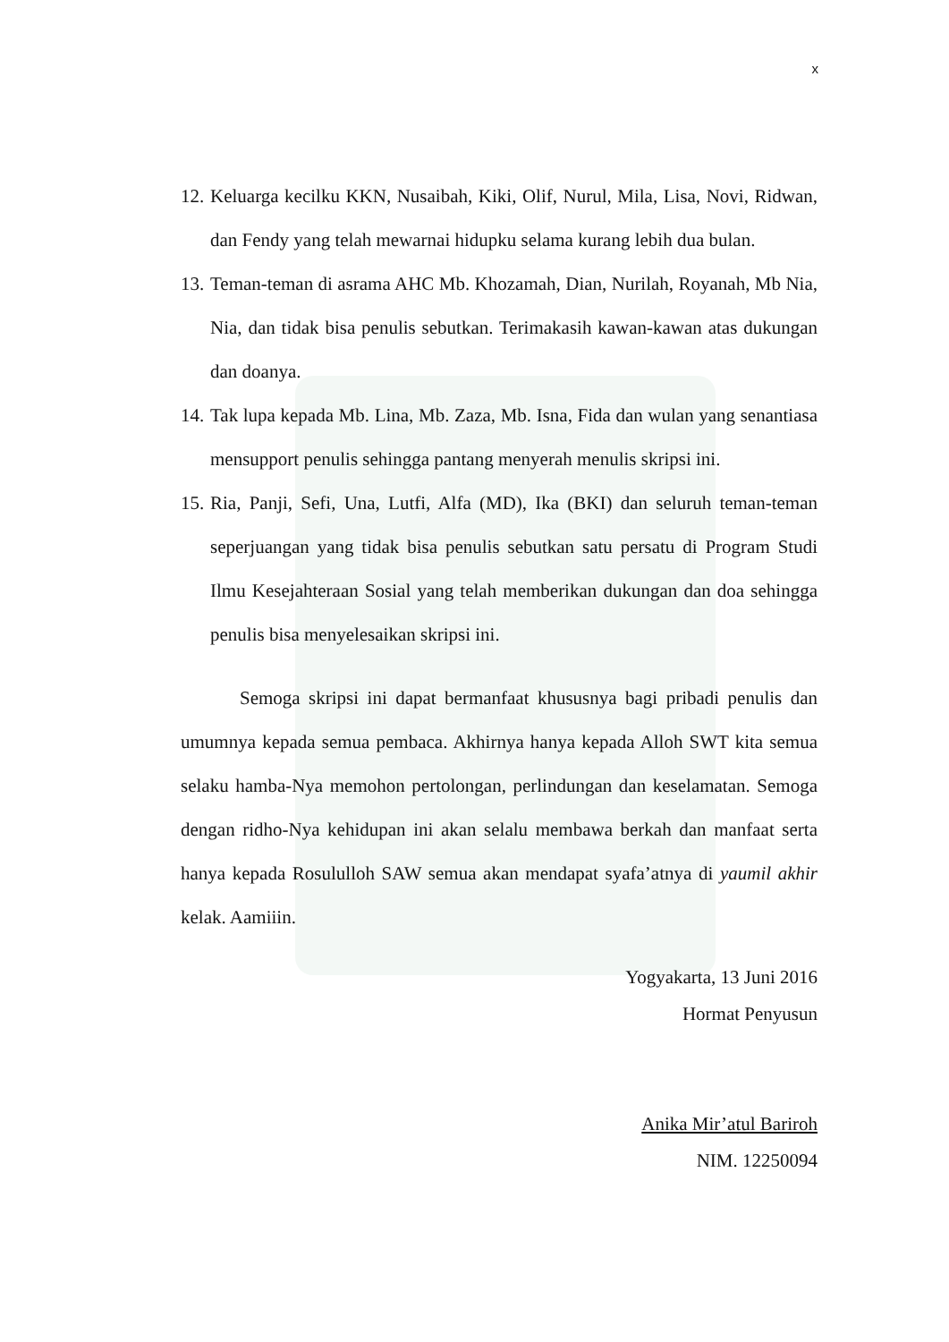x
12. Keluarga kecilku KKN, Nusaibah, Kiki, Olif, Nurul, Mila, Lisa, Novi, Ridwan, dan Fendy yang telah mewarnai hidupku selama kurang lebih dua bulan.
13. Teman-teman di asrama AHC Mb. Khozamah, Dian, Nurilah, Royanah, Mb Nia, Nia, dan tidak bisa penulis sebutkan. Terimakasih kawan-kawan atas dukungan dan doanya.
14. Tak lupa kepada Mb. Lina, Mb. Zaza, Mb. Isna, Fida dan wulan yang senantiasa mensupport penulis sehingga pantang menyerah menulis skripsi ini.
15. Ria, Panji, Sefi, Una, Lutfi, Alfa (MD), Ika (BKI) dan seluruh teman-teman seperjuangan yang tidak bisa penulis sebutkan satu persatu di Program Studi Ilmu Kesejahteraan Sosial yang telah memberikan dukungan dan doa sehingga penulis bisa menyelesaikan skripsi ini.
Semoga skripsi ini dapat bermanfaat khususnya bagi pribadi penulis dan umumnya kepada semua pembaca. Akhirnya hanya kepada Alloh SWT kita semua selaku hamba-Nya memohon pertolongan, perlindungan dan keselamatan. Semoga dengan ridho-Nya kehidupan ini akan selalu membawa berkah dan manfaat serta hanya kepada Rosululloh SAW semua akan mendapat syafa’atnya di yaumil akhir kelak. Aamiiin.
Yogyakarta, 13 Juni 2016
Hormat Penyusun
Anika Mir’atul Bariroh
NIM. 12250094